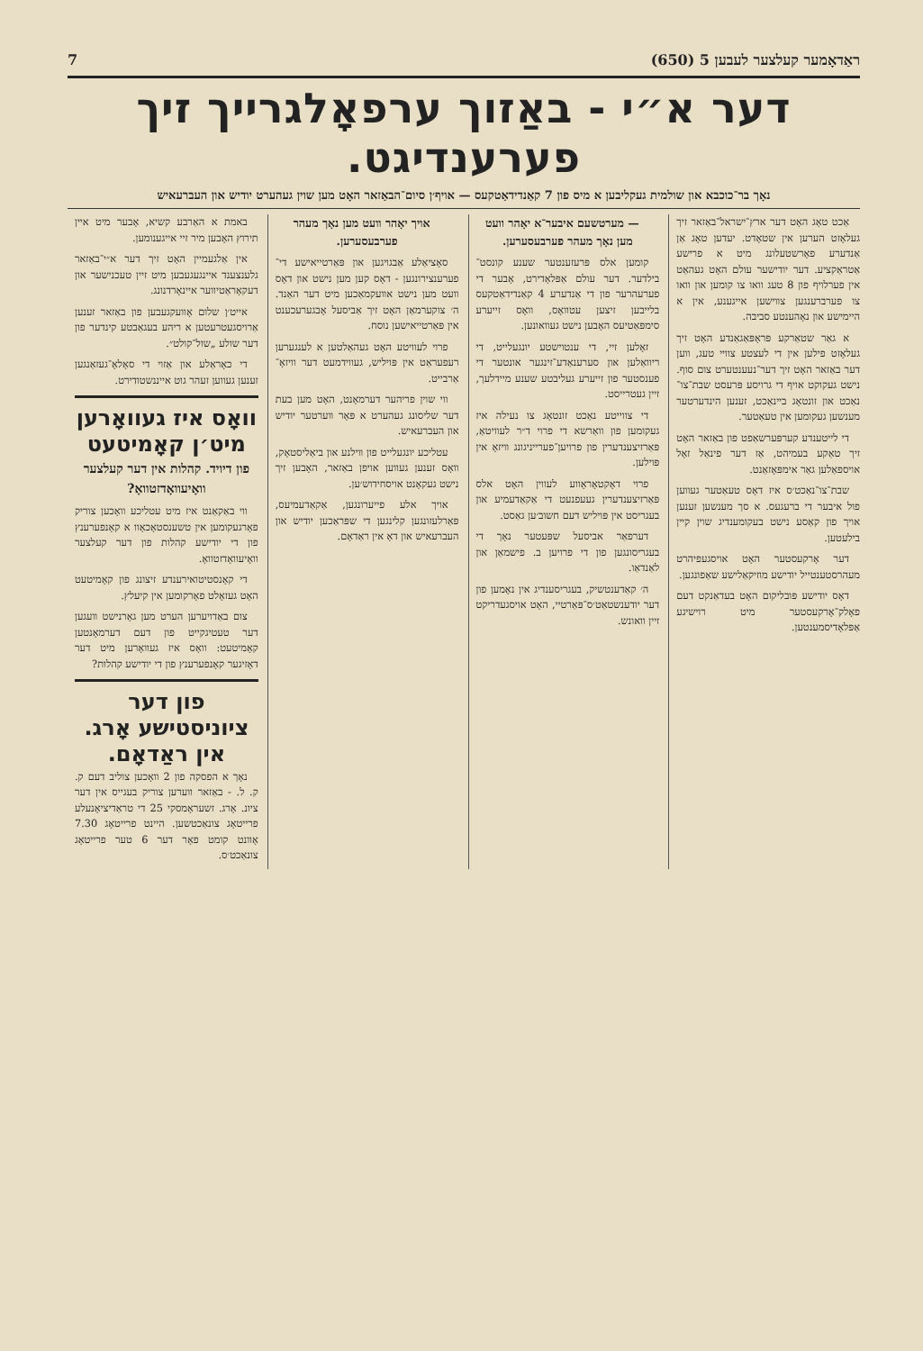ראַדאָמער קעלצער לעבען 5 (650) 7
דער א״י - באַזוך ערפאָלגרייך זיך פערענדיגט.
נאָך בר־כוכבא און שולמית געקליבען א מיס פון 7 קאַנדידאַטקעס — אויף׳ן סיום־הבאַזאר האָט מען שוין געהערט יודיש און העברעאיש
אַכט טאָג האָט דער ארץ־ישראל־באַזאר זיך געלאָזט הערען אין שטאָדט. יעדען טאָג אַן אַנדערע פאָרשטעלונג מיט א פרישע אַטראַקציע. דער יודישער עולם האָט געהאַט אין פערלויף פון 8 טעג וואו צו קומען און וואו צו פערברענגען צווישען אייגענע, אין א היימישע און נאָהענטע סביבה.
א גאַר שטאַרקע פּראָפּאַגאַנדע האָט זיך געלאָזט פילען אין די לעצטע צוויי טעג, ווען דער באַזאר האָט זיך דער־נעענטערט צום סוף. נישט געקוקט אויף די גרויסע פּרעסט שבת־צו־נאַכט און זונטאָג ביינאַכט, זענען הינדערטער מענשען געקומען אין טעאַטער.
די לייטענדע קערפּערשאַפט פון באַזאר האָט זיך טאַקע בעמיהט, אַז דער פינאַל זאָל אויספאַלען גאַר אימפּאָזאַנט.
שבת־צו־נאַכט׳ס איז דאָס טעאַטער געווען פול איבער די ברעגעס. א סך מענשען זענען אויך פון קאַסע נישט בעקומענדיג שוין קיין בילעטען.
דער אָרקעסטער האָט אויסגעפיהרט מעהרסטענטייל יודישע מוזיקאַלישע שאַפונגען.
דאָס יודישע פּובליקום האָט בעדאַנקט דעם פאָלק־אָרקעסטער מיט רוישיגע אַפּלאָדיסמענטען.
— מערטשעם איבער־א יאָהר וועט מען נאָך מעהר פערבעסערען.
קומען אלס פּרעזענטער שענע קונסט־בילדער. דער עולם אַפּלאָדירט, אָבער די פערעהרער פון די אַנדערע 4 קאַנדידאַטקעס בלייבען זיצען עטוואָס, וואָס זייערע סימפּאַטיעס האָבען נישט געוואונען.
זאָלען זיי, די ענטוישטע יונגעלייט, די ריוואַלען און סערענאַדע־זינגער אונטער די פענסטער פון זייערע געליבטע שענע מיידלעך, זיין געטרייסט.
די צווייטע נאַכט זונטאָג צו נעילה איז געקומען פון וואַרשא די פרוי ד״ר לעוויטאַ, פּאַרזיצענדערין פון פרויען־פערייניגונג וויזאָ אין פּוילען.
פרוי דאָקטאָראָווע לעווין האָט אלס פּאַרזיצענדערין געעפנעט די אַקאַדעמיע און בעגריסט אין פּויליש דעם חשוב׳ען גאַסט.
דערפאַר אביסעל שפּעטער נאָך די בעגריסונגען פון די פרויען ב. פישמאַן און לאַנדאַו.
ה׳ קאַדענטשיק, בעגריסענדיג אין נאָמען פון דער יודענשטאַט׳ס־פּאַרטיי, האָט אויסגעדריקט זיין וואונש.
אויך יאָהר וועט מען נאָך מעהר פערבעסערען.
סאָציאַלע אַבגויגען און פּאַרטייאישע די־פערענצירונגען - דאָס קען מען נישט און דאָס וועט מען נישט אוועקמאַכען מיט דער האַנד. ה׳ צוקערמאַן האָט זיך אַביסעל אָבגערעכענט אין פּאַרטייאישען נוסח.
פרוי לעוויטע האָט געהאַלטען א לענגערען רעפעראַט אין פּויליש, געווידמעט דער וויזאָ־אַרבייט.
ווי שוין פריהער דערמאָנט, האָט מען בעת דער שליסונג געהערט א פּאָר ווערטער יודיש און העברעאיש.
עטליכע יונגעלייט פון ווילנע און ביאַליסטאָק, וואָס זענען געווען אויפן באַזאר, האָבען זיך נישט געקאָנט אויסחידוש׳ען.
אויך אלע פייערונגען, אַקאַדעמיעס, פּאַרלעזונגען קלינגען די שפּראַכען יודיש און העברעאיש און דאָ אין ראַדאָם.
באמת א האַרבע קשיא, אָבער מיט איין תירוץ האָבען מיר זיי אייגענומען.
אין אַלגעמיין האָט זיך דער א״י־באַזאר גלענצענד איינגעגעבען מיט זיין טעכנישער און דעקאָראַטיווער איינאָרדנונג.
אייט׳ן שלום אָוועקגעבען פון באַזאר זענען אַרויסגעטרעטען א ריהע בעגאַבטע קינדער פון דער שולע „שול־קולט״.
די כאָראַלע און אַזוי די סאָלאָ־געזאַנגען זענען געווען זעהר גוט אייננשטודירט.
וואָס איז געוואָרען מיט׳ן קאָמיטעט
פון דיויד. קהלות אין דער קעלצער וואָיעוואָדזטוואָ?
ווי באַקאַנט איז מיט עטליכע וואָכען צוריק פאָרגעקומען אין טשענסטאָכאָוו א קאָנפערענץ פון די יודישע קהלות פון דער קעלצער וואָיעוואָדזטוואָ.
די קאָנסטיטואירענדע זיצונג פון קאָמיטעט האָט געזאָלט פאָרקומען אין קיעלץ.
צום באַדויערען הערט מען גאָרנישט וועגען דער טעטיגקייט פון דעם דערמאָנטען קאָמיטעט: וואָס איז געוואָרען מיט דער דאָזיגער קאָנפערענץ פון די יודישע קהלות?
פון דער ציוניסטישע אָרג. אין ראַדאָם.
נאָך א הפסקה פון 2 וואָכען צוליב דעם ק. ק. ל. - באַזאר ווערען צוריק בעגייס אין דער ציונ. אָרג. זשעראָמסקי 25 די טראַדיציאָנעלע פרייטאָג צונאַכטשען. היינט פרייטאָג 7.30 אָוונט קומט פאָר דער 6 טער פרייטאָג צונאַכט׳ס.